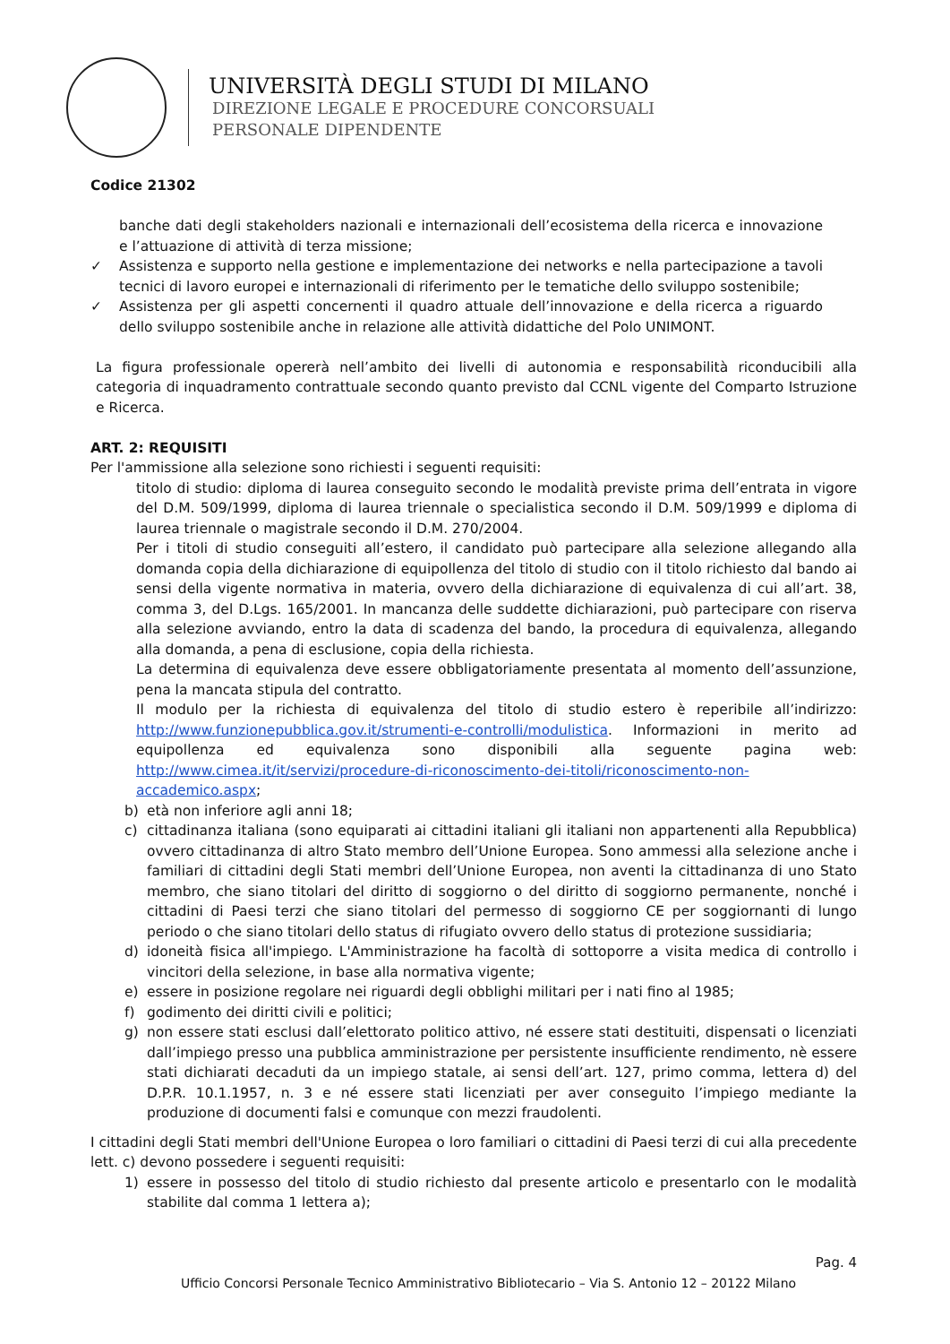UNIVERSITÀ DEGLI STUDI DI MILANO
DIREZIONE LEGALE E PROCEDURE CONCORSUALI
PERSONALE DIPENDENTE
Codice 21302
banche dati degli stakeholders nazionali e internazionali dell’ecosistema della ricerca e innovazione e l’attuazione di attività di terza missione;
✓ Assistenza e supporto nella gestione e implementazione dei networks e nella partecipazione a tavoli tecnici di lavoro europei e internazionali di riferimento per le tematiche dello sviluppo sostenibile;
✓ Assistenza per gli aspetti concernenti il quadro attuale dell’innovazione e della ricerca a riguardo dello sviluppo sostenibile anche in relazione alle attività didattiche del Polo UNIMONT.
La figura professionale opererà nell’ambito dei livelli di autonomia e responsabilità riconducibili alla categoria di inquadramento contrattuale secondo quanto previsto dal CCNL vigente del Comparto Istruzione e Ricerca.
ART. 2: REQUISITI
Per l'ammissione alla selezione sono richiesti i seguenti requisiti:
titolo di studio: diploma di laurea conseguito secondo le modalità previste prima dell’entrata in vigore del D.M. 509/1999, diploma di laurea triennale o specialistica secondo il D.M. 509/1999 e diploma di laurea triennale o magistrale secondo il D.M. 270/2004.
Per i titoli di studio conseguiti all’estero, il candidato può partecipare alla selezione allegando alla domanda copia della dichiarazione di equipollenza del titolo di studio con il titolo richiesto dal bando ai sensi della vigente normativa in materia, ovvero della dichiarazione di equivalenza di cui all’art. 38, comma 3, del D.Lgs. 165/2001. In mancanza delle suddette dichiarazioni, può partecipare con riserva alla selezione avviando, entro la data di scadenza del bando, la procedura di equivalenza, allegando alla domanda, a pena di esclusione, copia della richiesta.
La determina di equivalenza deve essere obbligatoriamente presentata al momento dell’assunzione, pena la mancata stipula del contratto.
Il modulo per la richiesta di equivalenza del titolo di studio estero è reperibile all’indirizzo: http://www.funzionepubblica.gov.it/strumenti-e-controlli/modulistica. Informazioni in merito ad equipollenza ed equivalenza sono disponibili alla seguente pagina web: http://www.cimea.it/it/servizi/procedure-di-riconoscimento-dei-titoli/riconoscimento-non-accademico.aspx;
b) età non inferiore agli anni 18;
c) cittadinanza italiana (sono equiparati ai cittadini italiani gli italiani non appartenenti alla Repubblica) ovvero cittadinanza di altro Stato membro dell’Unione Europea. Sono ammessi alla selezione anche i familiari di cittadini degli Stati membri dell’Unione Europea, non aventi la cittadinanza di uno Stato membro, che siano titolari del diritto di soggiorno o del diritto di soggiorno permanente, nonché i cittadini di Paesi terzi che siano titolari del permesso di soggiorno CE per soggiornanti di lungo periodo o che siano titolari dello status di rifugiato ovvero dello status di protezione sussidiaria;
d) idoneità fisica all'impiego. L'Amministrazione ha facoltà di sottoporre a visita medica di controllo i vincitori della selezione, in base alla normativa vigente;
e) essere in posizione regolare nei riguardi degli obblighi militari per i nati fino al 1985;
f) godimento dei diritti civili e politici;
g) non essere stati esclusi dall’elettorato politico attivo, né essere stati destituiti, dispensati o licenziati dall’impiego presso una pubblica amministrazione per persistente insufficiente rendimento, nè essere stati dichiarati decaduti da un impiego statale, ai sensi dell’art. 127, primo comma, lettera d) del D.P.R. 10.1.1957, n. 3 e né essere stati licenziati per aver conseguito l’impiego mediante la produzione di documenti falsi e comunque con mezzi fraudolenti.
I cittadini degli Stati membri dell'Unione Europea o loro familiari o cittadini di Paesi terzi di cui alla precedente lett. c) devono possedere i seguenti requisiti:
1) essere in possesso del titolo di studio richiesto dal presente articolo e presentarlo con le modalità stabilite dal comma 1 lettera a);
Pag. 4
Ufficio Concorsi Personale Tecnico Amministrativo Bibliotecario – Via S. Antonio 12 – 20122 Milano